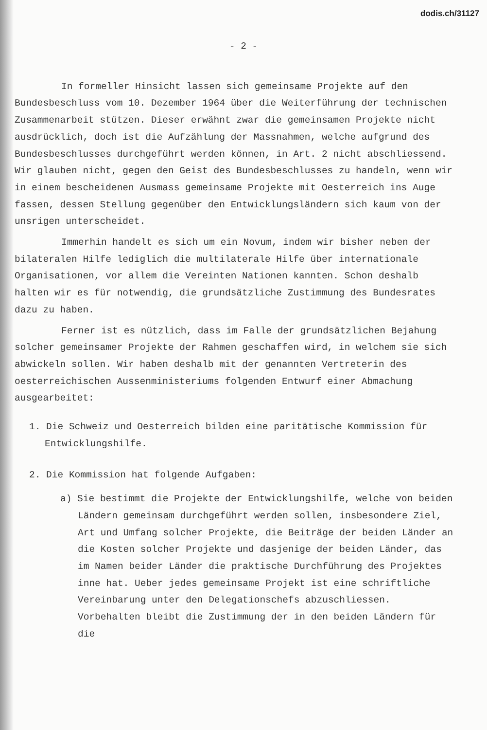dodis.ch/31127
- 2 -
In formeller Hinsicht lassen sich gemeinsame Projekte auf den Bundesbeschluss vom 10. Dezember 1964 über die Weiterführung der technischen Zusammenarbeit stützen. Dieser erwähnt zwar die gemeinsamen Projekte nicht ausdrücklich, doch ist die Aufzählung der Massnahmen, welche aufgrund des Bundesbeschlusses durchgeführt werden können, in Art. 2 nicht abschliessend. Wir glauben nicht, gegen den Geist des Bundesbeschlusses zu handeln, wenn wir in einem bescheidenen Ausmass gemeinsame Projekte mit Oesterreich ins Auge fassen, dessen Stellung gegenüber den Entwicklungsländern sich kaum von der unsrigen unter­scheidet.
Immerhin handelt es sich um ein Novum, indem wir bisher neben der bilateralen Hilfe lediglich die multilaterale Hilfe über inter­nationale Organisationen, vor allem die Vereinten Nationen kannten. Schon deshalb halten wir es für notwendig, die grundsätzliche Zu­stimmung des Bundesrates dazu zu haben.
Ferner ist es nützlich, dass im Falle der grundsätzlichen Bejahung solcher gemeinsamer Projekte der Rahmen geschaffen wird, in welchem sie sich abwickeln sollen. Wir haben deshalb mit der genannten Vertreterin des oesterreichischen Aussenministeriums folgenden Entwurf einer Abmachung ausgearbeitet:
1. Die Schweiz und Oesterreich bilden eine paritätische Kommission für Entwicklungshilfe.
2. Die Kommission hat folgende Aufgaben:
a) Sie bestimmt die Projekte der Entwicklungshilfe, welche von beiden Ländern gemeinsam durchgeführt werden sollen, insbesondere Ziel, Art und Umfang solcher Projekte, die Beiträge der beiden Länder an die Kosten solcher Projekte und dasjenige der beiden Länder, das im Namen beider Länder die praktische Durchführung des Projektes inne hat. Ueber jedes gemeinsame Projekt ist eine schriftliche Vereinbarung unter den Delegationschefs abzuschliessen. Vorbehalten bleibt die Zustimmung der in den beiden Ländern für die